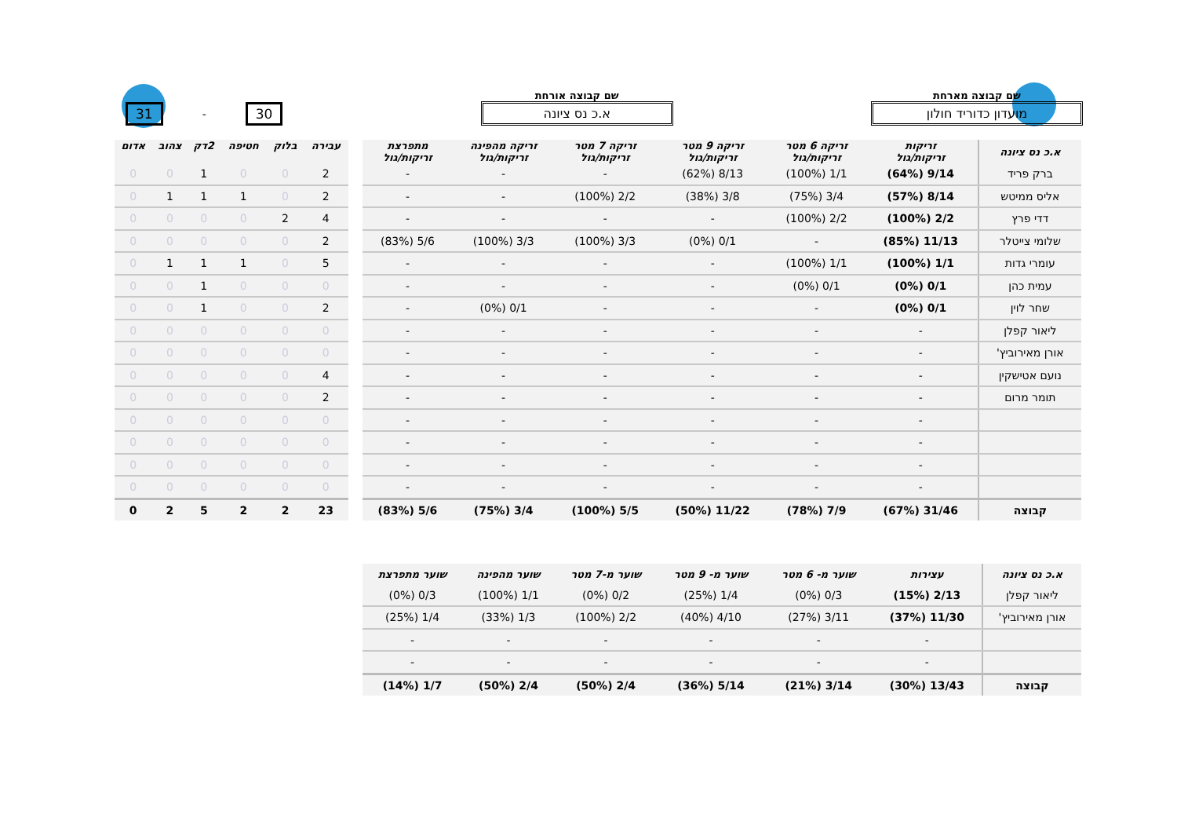שם קבוצה מארחת
מועדון כדוריד חולון
שם קבוצה אורחת
א.כ נס ציונה
31 - 30
| א.כ נס ציונה | זריקות זריקות/גול | זריקה 6 מטר זריקות/גול | זריקה 9 מטר זריקות/גול | זריקה 7 מטר זריקות/גול | זריקה מהפינה זריקות/גול | מתפרצת זריקות/גול |
| --- | --- | --- | --- | --- | --- | --- |
| ברק פריד | 9/14 (64%) | 1/1 (100%) | 8/13 (62%) | - | - | - |
| אליס ממיטש | 8/14 (57%) | 3/4 (75%) | 3/8 (38%) | 2/2 (100%) | - | - |
| דדי פרץ | 2/2 (100%) | 2/2 (100%) | - | - | - | - |
| שלומי צייטלר | 11/13 (85%) | - | 0/1 (0%) | 3/3 (100%) | 3/3 (100%) | 5/6 (83%) |
| עומרי גדות | 1/1 (100%) | 1/1 (100%) | - | - | - | - |
| עמית כהן | 0/1 (0%) | 0/1 (0%) | - | - | - | - |
| שחר לוין | 0/1 (0%) | - | - | - | 0/1 (0%) | - |
| ליאור קפלן | - | - | - | - | - | - |
| אורן מאירוביץ' | - | - | - | - | - | - |
| נועם אטישקין | - | - | - | - | - | - |
| תומר מרום | - | - | - | - | - | - |
| | - | - | - | - | - | - |
| | - | - | - | - | - | - |
| | - | - | - | - | - | - |
| | - | - | - | - | - | - |
| קבוצה | 31/46 (67%) | 7/9 (78%) | 11/22 (50%) | 5/5 (100%) | 3/4 (75%) | 5/6 (83%) |
| עבירה | בלוק | חטיפה | 2דק | צהוב | אדום |
| --- | --- | --- | --- | --- | --- |
| 2 | 0 | 0 | 1 | 0 | 0 |
| 2 | 0 | 1 | 1 | 1 | 0 |
| 4 | 2 | 0 | 0 | 0 | 0 |
| 2 | 0 | 0 | 0 | 0 | 0 |
| 5 | 0 | 1 | 1 | 1 | 0 |
| 0 | 0 | 0 | 1 | 0 | 0 |
| 2 | 0 | 0 | 1 | 0 | 0 |
| 0 | 0 | 0 | 0 | 0 | 0 |
| 0 | 0 | 0 | 0 | 0 | 0 |
| 4 | 0 | 0 | 0 | 0 | 0 |
| 2 | 0 | 0 | 0 | 0 | 0 |
| 0 | 0 | 0 | 0 | 0 | 0 |
| 0 | 0 | 0 | 0 | 0 | 0 |
| 0 | 0 | 0 | 0 | 0 | 0 |
| 0 | 0 | 0 | 0 | 0 | 0 |
| 23 | 2 | 2 | 5 | 2 | 0 |
| א.כ נס ציונה | עצירות | שוער מ- 6 מטר | שוער מ- 9 מטר | שוער מ-7 מטר | שוער מהפינה | שוער מתפרצת |
| --- | --- | --- | --- | --- | --- | --- |
| ליאור קפלן | 2/13 (15%) | 0/3 (0%) | 1/4 (25%) | 0/2 (0%) | 1/1 (100%) | 0/3 (0%) |
| אורן מאירוביץ' | 11/30 (37%) | 3/11 (27%) | 4/10 (40%) | 2/2 (100%) | 1/3 (33%) | 1/4 (25%) |
| | - | - | - | - | - | - |
| | - | - | - | - | - | - |
| קבוצה | 13/43 (30%) | 3/14 (21%) | 5/14 (36%) | 2/4 (50%) | 2/4 (50%) | 1/7 (14%) |